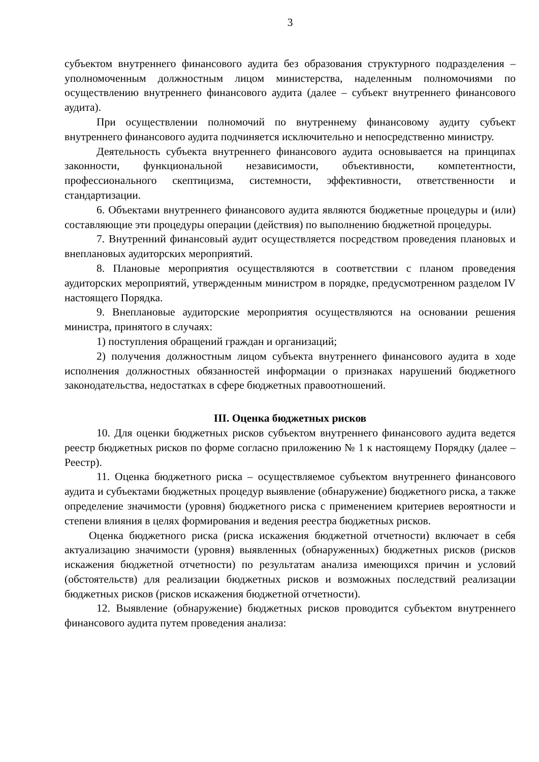3
субъектом внутреннего финансового аудита без образования структурного подразделения – уполномоченным должностным лицом министерства, наделенным полномочиями по осуществлению внутреннего финансового аудита (далее – субъект внутреннего финансового аудита).
При осуществлении полномочий по внутреннему финансовому аудиту субъект внутреннего финансового аудита подчиняется исключительно и непосредственно министру.
Деятельность субъекта внутреннего финансового аудита основывается на принципах законности, функциональной независимости, объективности, компетентности, профессионального скептицизма, системности, эффективности, ответственности и стандартизации.
6. Объектами внутреннего финансового аудита являются бюджетные процедуры и (или) составляющие эти процедуры операции (действия) по выполнению бюджетной процедуры.
7. Внутренний финансовый аудит осуществляется посредством проведения плановых и внеплановых аудиторских мероприятий.
8. Плановые мероприятия осуществляются в соответствии с планом проведения аудиторских мероприятий, утвержденным министром в порядке, предусмотренном разделом IV настоящего Порядка.
9. Внеплановые аудиторские мероприятия осуществляются на основании решения министра, принятого в случаях:
1) поступления обращений граждан и организаций;
2) получения должностным лицом субъекта внутреннего финансового аудита в ходе исполнения должностных обязанностей информации о признаках нарушений бюджетного законодательства, недостатках в сфере бюджетных правоотношений.
III. Оценка бюджетных рисков
10. Для оценки бюджетных рисков субъектом внутреннего финансового аудита ведется реестр бюджетных рисков по форме согласно приложению № 1 к настоящему Порядку (далее – Реестр).
11. Оценка бюджетного риска – осуществляемое субъектом внутреннего финансового аудита и субъектами бюджетных процедур выявление (обнаружение) бюджетного риска, а также определение значимости (уровня) бюджетного риска с применением критериев вероятности и степени влияния в целях формирования и ведения реестра бюджетных рисков.
Оценка бюджетного риска (риска искажения бюджетной отчетности) включает в себя актуализацию значимости (уровня) выявленных (обнаруженных) бюджетных рисков (рисков искажения бюджетной отчетности) по результатам анализа имеющихся причин и условий (обстоятельств) для реализации бюджетных рисков и возможных последствий реализации бюджетных рисков (рисков искажения бюджетной отчетности).
12. Выявление (обнаружение) бюджетных рисков проводится субъектом внутреннего финансового аудита путем проведения анализа: